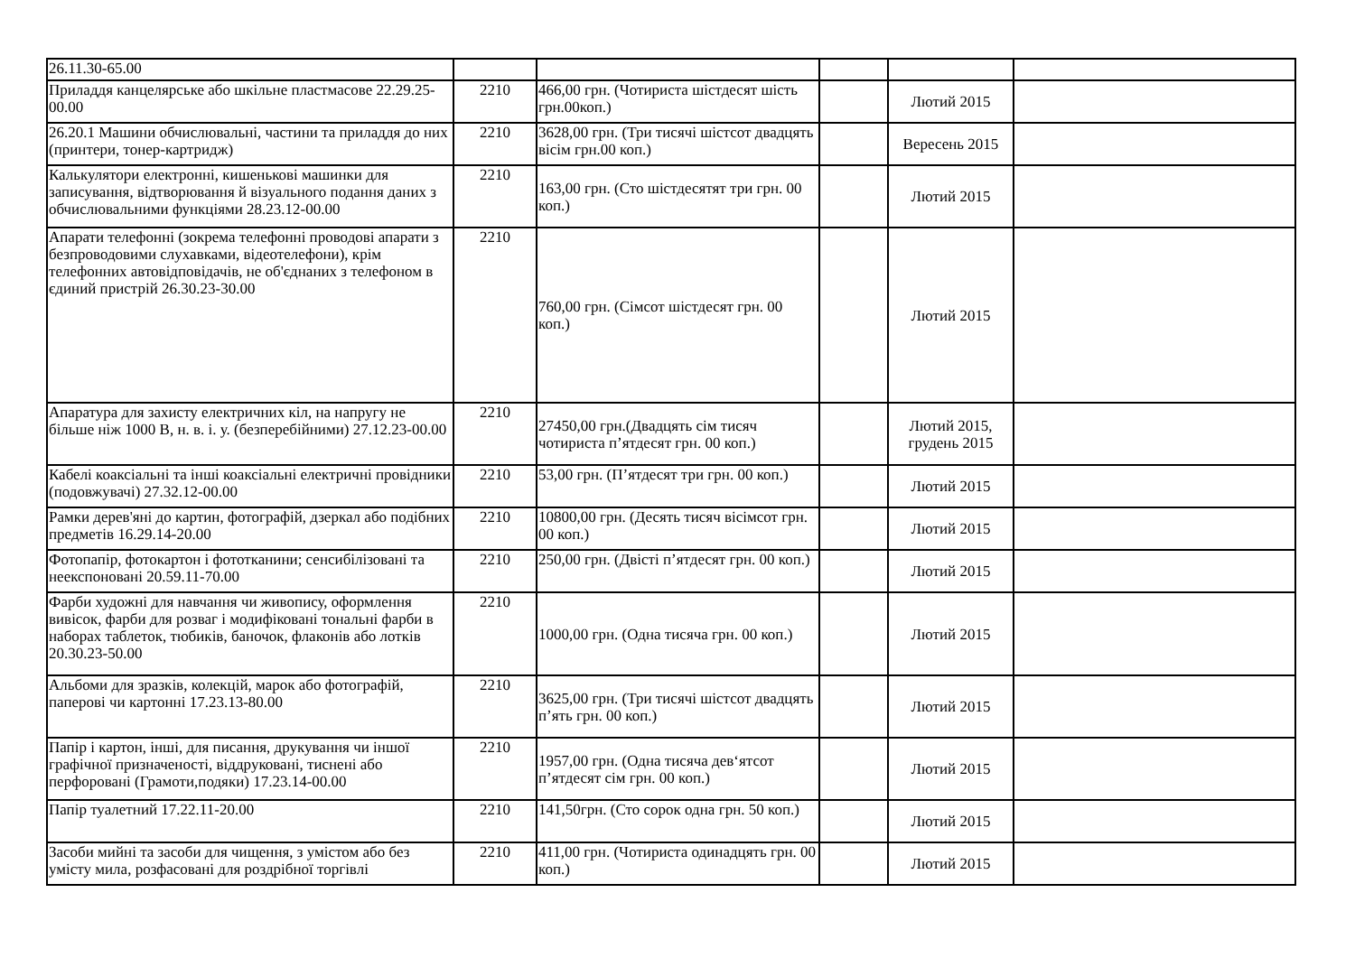| 26.11.30-65.00 | | | | | |
| Приладдя канцелярське або шкільне пластмасове 22.29.25-00.00 | 2210 | 466,00 грн. (Чотириста шістдесят шість грн.00коп.) | | Лютий 2015 | |
| 26.20.1 Машини обчислювальні, частини та приладдя до них (принтери, тонер-картридж) | 2210 | 3628,00 грн. (Три тисячі шістсот двадцять вісім грн.00 коп.) | | Вересень 2015 | |
| Калькулятори електронні, кишенькові машинки для записування, відтворювання й візуального подання даних з обчислювальними функціями 28.23.12-00.00 | 2210 | 163,00 грн. (Сто шістдесятят три грн. 00 коп.) | | Лютий 2015 | |
| Апарати телефонні (зокрема телефонні проводові апарати з безпроводовими слухавками, відеотелефони), крім телефонних автовідповідачів, не об'єднаних з телефоном в єдиний пристрій 26.30.23-30.00 | 2210 | 760,00 грн. (Сімсот шістдесят грн. 00 коп.) | | Лютий 2015 | |
| Апаратура для захисту електричних кіл, на напругу не більше ніж 1000 В, н. в. і. у. (безперебійними) 27.12.23-00.00 | 2210 | 27450,00 грн.(Двадцять сім тисяч чотириста п’ятдесят грн. 00 коп.) | | Лютий 2015, грудень 2015 | |
| Кабелі коаксіальні та інші коаксіальні електричні провідники (подовжувачі) 27.32.12-00.00 | 2210 | 53,00 грн. (П’ятдесят три грн. 00 коп.) | | Лютий 2015 | |
| Рамки дерев'яні до картин, фотографій, дзеркал або подібних предметів 16.29.14-20.00 | 2210 | 10800,00 грн. (Десять тисяч вісімсот грн. 00 коп.) | | Лютий 2015 | |
| Фотопапір, фотокартон і фототканини; сенсибілізовані та неекспоновані 20.59.11-70.00 | 2210 | 250,00 грн. (Двісті п’ятдесят грн. 00 коп.) | | Лютий 2015 | |
| Фарби художні для навчання чи живопису, оформлення вивісок, фарби для розваг і модифіковані тональні фарби в наборах таблеток, тюбиків, баночок, флаконів або лотків 20.30.23-50.00 | 2210 | 1000,00 грн. (Одна тисяча грн. 00 коп.) | | Лютий 2015 | |
| Альбоми для зразків, колекцій, марок або фотографій, паперові чи картонні 17.23.13-80.00 | 2210 | 3625,00 грн. (Три тисячі шістсот двадцять п’ять грн. 00 коп.) | | Лютий 2015 | |
| Папір і картон, інші, для писання, друкування чи іншої графічної призначеності, віддруковані, тиснені або перфоровані (Грамоти,подяки) 17.23.14-00.00 | 2210 | 1957,00 грн. (Одна тисяча дев‘ятсот п’ятдесят сім грн. 00 коп.) | | Лютий 2015 | |
| Папір туалетний 17.22.11-20.00 | 2210 | 141,50грн. (Сто сорок одна грн. 50 коп.) | | Лютий 2015 | |
| Засоби мийні та засоби для чищення, з умістом або без умісту мила, розфасовані для роздрібної торгівлі | 2210 | 411,00 грн. (Чотириста одинадцять грн. 00 коп.) | | Лютий 2015 | |